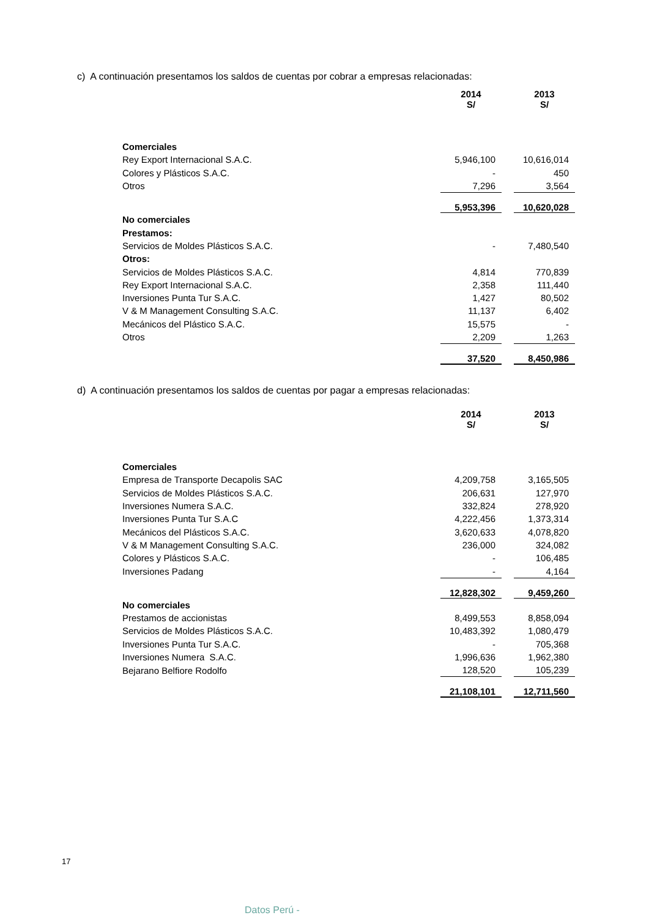c) A continuación presentamos los saldos de cuentas por cobrar a empresas relacionadas:
| | 2014 S/ | | 2013 S/ |
| Comerciales | | | |
| Rey Export Internacional S.A.C. | 5,946,100 | | 10,616,014 |
| Colores y Plásticos S.A.C. | - | | 450 |
| Otros | 7,296 | | 3,564 |
| | 5,953,396 | | 10,620,028 |
| No comerciales | | | |
| Prestamos: | | | |
| Servicios de Moldes Plásticos S.A.C. | - | | 7,480,540 |
| Otros: | | | |
| Servicios de Moldes Plásticos S.A.C. | 4,814 | | 770,839 |
| Rey Export Internacional S.A.C. | 2,358 | | 111,440 |
| Inversiones Punta Tur S.A.C. | 1,427 | | 80,502 |
| V & M Management Consulting S.A.C. | 11,137 | | 6,402 |
| Mecánicos del Plástico S.A.C. | 15,575 | | - |
| Otros | 2,209 | | 1,263 |
| | 37,520 | | 8,450,986 |
d) A continuación presentamos los saldos de cuentas por pagar a empresas relacionadas:
| | 2014 S/ | | 2013 S/ |
| Comerciales | | | |
| Empresa de Transporte Decapolis SAC | 4,209,758 | | 3,165,505 |
| Servicios de Moldes Plásticos S.A.C. | 206,631 | | 127,970 |
| Inversiones Numera S.A.C. | 332,824 | | 278,920 |
| Inversiones Punta Tur S.A.C | 4,222,456 | | 1,373,314 |
| Mecánicos del Plásticos S.A.C. | 3,620,633 | | 4,078,820 |
| V & M Management Consulting S.A.C. | 236,000 | | 324,082 |
| Colores y Plásticos S.A.C. | - | | 106,485 |
| Inversiones Padang | - | | 4,164 |
| | 12,828,302 | | 9,459,260 |
| No comerciales | | | |
| Prestamos de accionistas | 8,499,553 | | 8,858,094 |
| Servicios de Moldes Plásticos S.A.C. | 10,483,392 | | 1,080,479 |
| Inversiones Punta Tur S.A.C. | - | | 705,368 |
| Inversiones Numera S.A.C. | 1,996,636 | | 1,962,380 |
| Bejarano Belfiore Rodolfo | 128,520 | | 105,239 |
| | 21,108,101 | | 12,711,560 |
17
Datos Perú -